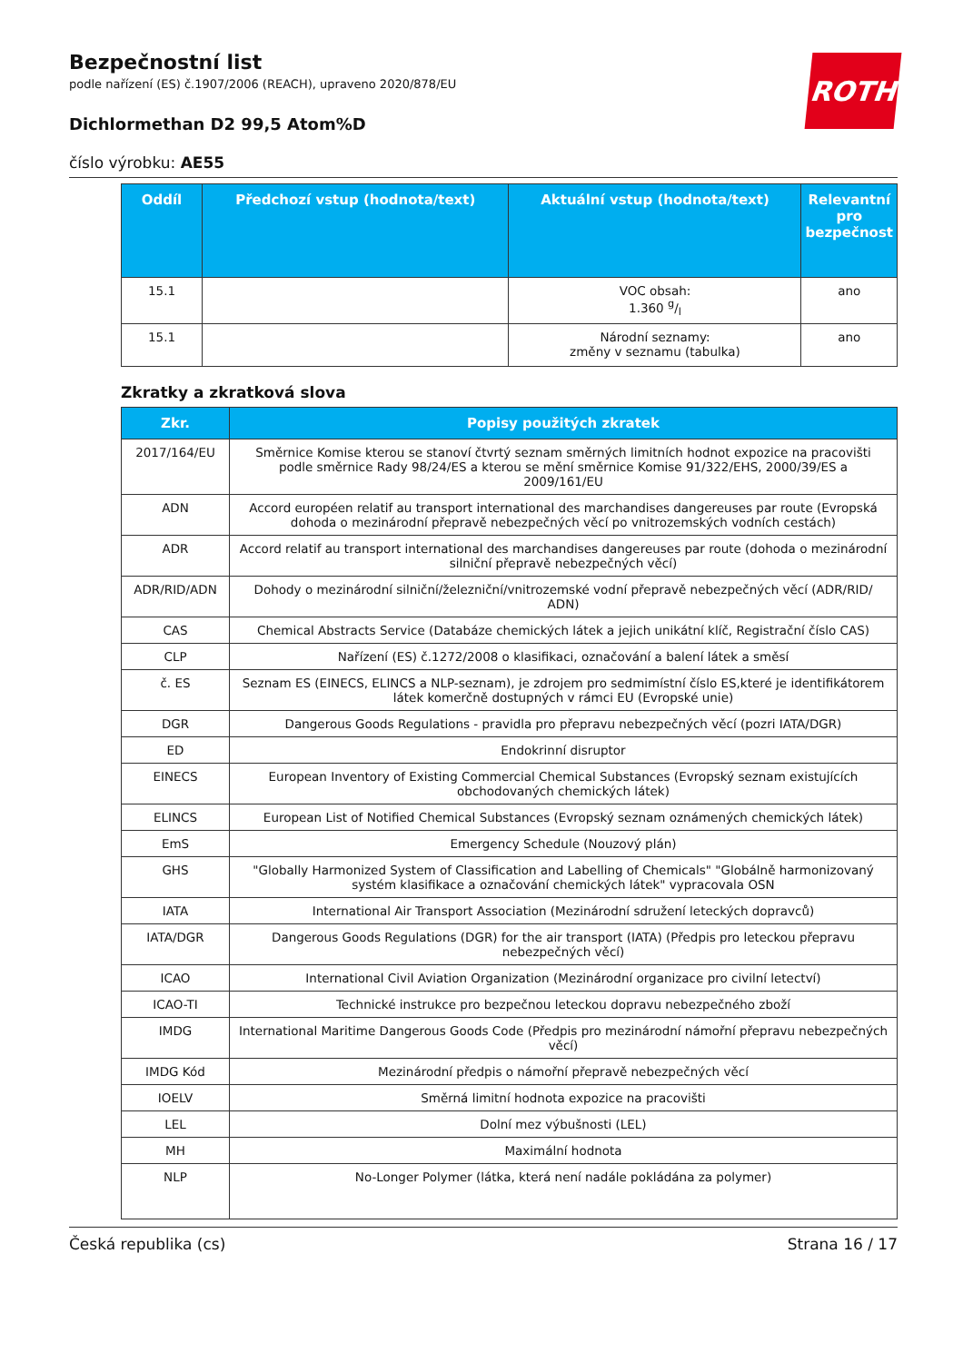ROTH
Bezpečnostní list
podle nařízení (ES) č.1907/2006 (REACH), upraveno 2020/878/EU
Dichlormethan D2 99,5 Atom%D
číslo výrobku: AE55
| Oddíl | Předchozí vstup (hodnota/text) | Aktuální vstup (hodnota/text) | Relevantní pro bezpečnost |
| --- | --- | --- | --- |
| 15.1 | | VOC obsah: 1.360 g/l | ano |
| 15.1 | | Národní seznamy: změny v seznamu (tabulka) | ano |
Zkratky a zkratková slova
| Zkr. | Popisy použitých zkratek |
| --- | --- |
| 2017/164/EU | Směrnice Komise kterou se stanoví čtvrtý seznam směrných limitních hodnot expozice na pracovišti podle směrnice Rady 98/24/ES a kterou se mění směrnice Komise 91/322/EHS, 2000/39/ES a 2009/161/EU |
| ADN | Accord européen relatif au transport international des marchandises dangereuses par route (Evropská dohoda o mezinárodní přepravě nebezpečných věcí po vnitrozemských vodních cestách) |
| ADR | Accord relatif au transport international des marchandises dangereuses par route (dohoda o mezinárodní silniční přepravě nebezpečných věcí) |
| ADR/RID/ADN | Dohody o mezinárodní silniční/železniční/vnitrozemské vodní přepravě nebezpečných věcí (ADR/RID/ ADN) |
| CAS | Chemical Abstracts Service (Databáze chemických látek a jejich unikátní klíč, Registrační číslo CAS) |
| CLP | Nařízení (ES) č.1272/2008 o klasifikaci, označování a balení látek a směsí |
| č. ES | Seznam ES (EINECS, ELINCS a NLP-seznam), je zdrojem pro sedmimístní číslo ES,které je identifikátorem látek komerčně dostupných v rámci EU (Evropské unie) |
| DGR | Dangerous Goods Regulations - pravidla pro přepravu nebezpečných věcí (pozri IATA/DGR) |
| ED | Endokrinní disruptor |
| EINECS | European Inventory of Existing Commercial Chemical Substances (Evropský seznam existujících obchodovaných chemických látek) |
| ELINCS | European List of Notified Chemical Substances (Evropský seznam oznámených chemických látek) |
| EmS | Emergency Schedule (Nouzový plán) |
| GHS | "Globally Harmonized System of Classification and Labelling of Chemicals" "Globálně harmonizovaný systém klasifikace a označování chemických látek" vypracovala OSN |
| IATA | International Air Transport Association (Mezinárodní sdružení leteckých dopravců) |
| IATA/DGR | Dangerous Goods Regulations (DGR) for the air transport (IATA) (Předpis pro leteckou přepravu nebezpečných věcí) |
| ICAO | International Civil Aviation Organization (Mezinárodní organizace pro civilní letectví) |
| ICAO-TI | Technické instrukce pro bezpečnou leteckou dopravu nebezpečného zboží |
| IMDG | International Maritime Dangerous Goods Code (Předpis pro mezinárodní námořní přepravu nebezpečných věcí) |
| IMDG Kód | Mezinárodní předpis o námořní přepravě nebezpečných věcí |
| IOELV | Směrná limitní hodnota expozice na pracovišti |
| LEL | Dolní mez výbušnosti (LEL) |
| MH | Maximální hodnota |
| NLP | No-Longer Polymer (látka, která není nadále pokládána za polymer) |
Česká republika (cs) Strana 16 / 17